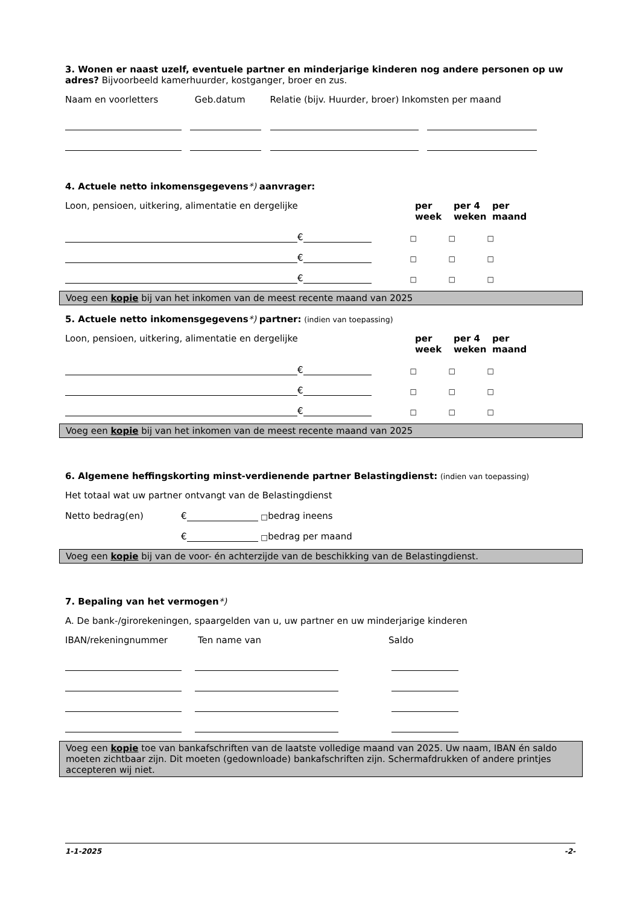3. Wonen er naast uzelf, eventuele partner en minderjarige kinderen nog andere personen op uw adres? Bijvoorbeeld kamerhuurder, kostganger, broer en zus.
Naam en voorletters Geb.datum Relatie (bijv. Huurder, broer) Inkomsten per maand
4. Actuele netto inkomensgegevens*) aanvrager:
Loon, pensioen, uitkering, alimentatie en dergelijke per week per 4 weken per maand
€ □ □ □
€ □ □ □
€ □ □ □
Voeg een kopie bij van het inkomen van de meest recente maand van 2025
5. Actuele netto inkomensgegevens*) partner: (indien van toepassing)
Loon, pensioen, uitkering, alimentatie en dergelijke per week per 4 weken per maand
€ □ □ □
€ □ □ □
€ □ □ □
Voeg een kopie bij van het inkomen van de meest recente maand van 2025
6. Algemene heffingskorting minst-verdienende partner Belastingdienst: (indien van toepassing)
Het totaal wat uw partner ontvangt van de Belastingdienst
Netto bedrag(en) € □ bedrag ineens
€ □ bedrag per maand
Voeg een kopie bij van de voor- én achterzijde van de beschikking van de Belastingdienst.
7. Bepaling van het vermogen*)
A. De bank-/girorekeningen, spaargelden van u, uw partner en uw minderjarige kinderen
IBAN/rekeningnummer Ten name van Saldo
Voeg een kopie toe van bankafschriften van de laatste volledige maand van 2025. Uw naam, IBAN én saldo moeten zichtbaar zijn. Dit moeten (gedownloade) bankafschriften zijn. Schermafdrukken of andere printjes accepteren wij niet.
1-1-2025 -2-